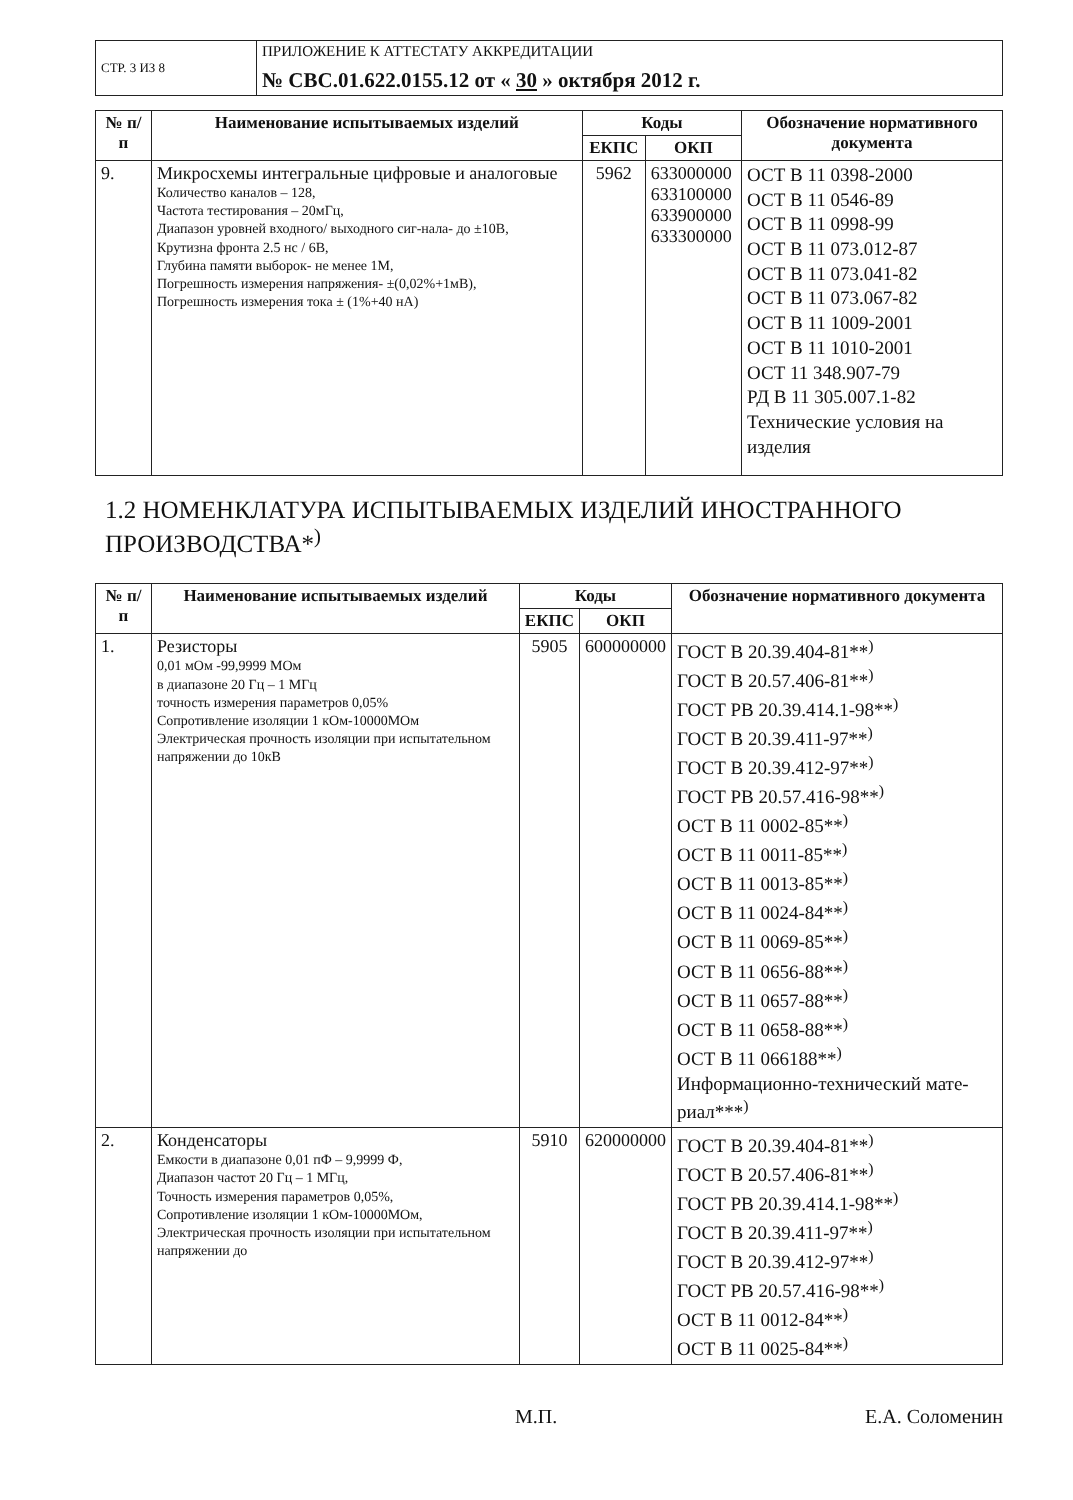| СТР. 3 ИЗ 8 | ПРИЛОЖЕНИЕ К АТТЕСТАТУ АККРЕДИТАЦИИ № СВС.01.622.0155.12 от « 30 » октября 2012 г. |
| № п/п | Наименование испытываемых изделий | Коды | | Обозначение нормативного документа |
| --- | --- | --- | --- | --- |
| | | ЕКПС | ОКП | |
| 9. | Микросхемы интегральные цифровые и аналоговые Количество каналов – 128, Частота тестирования – 20мГц, Диапазон уровней входного/ выходного сиг-нала- до ±10В, Крутизна фронта 2.5 нс / 6В, Глубина памяти выборок- не менее 1М, Погрешность измерения напряжения- ±(0,02%+1мВ), Погрешность измерения тока ± (1%+40 нА) | 5962 | 633000000 633100000 633900000 633300000 | ОСТ В 11 0398-2000 ОСТ В 11 0546-89 ОСТ В 11 0998-99 ОСТ В 11 073.012-87 ОСТ В 11 073.041-82 ОСТ В 11 073.067-82 ОСТ В 11 1009-2001 ОСТ В 11 1010-2001 ОСТ 11 348.907-79 РД В 11 305.007.1-82 Технические условия на изделия |
1.2 НОМЕНКЛАТУРА ИСПЫТЫВАЕМЫХ ИЗДЕЛИЙ ИНОСТРАННОГО ПРОИЗВОДСТВА*<sup>)</sup>
| № п/п | Наименование испытываемых изделий | Коды | | Обозначение нормативного документа |
| --- | --- | --- | --- | --- |
| | | ЕКПС | ОКП | |
| 1. | Резисторы 0,01 мОм -99,9999 МОм в диапазоне 20 Гц – 1 МГц точность измерения параметров 0,05% Сопротивление изоляции 1 кОм-10000МОм Электрическая прочность изоляции при испытательном напряжении до 10кВ | 5905 | 600000000 | ГОСТ В 20.39.404-81**<sup>)</sup> ГОСТ В 20.57.406-81**<sup>)</sup> ГОСТ РВ 20.39.414.1-98**<sup>)</sup> ГОСТ В 20.39.411-97**<sup>)</sup> ГОСТ В 20.39.412-97**<sup>)</sup> ГОСТ РВ 20.57.416-98**<sup>)</sup> ОСТ В 11 0002-85**<sup>)</sup> ОСТ В 11 0011-85**<sup>)</sup> ОСТ В 11 0013-85**<sup>)</sup> ОСТ В 11 0024-84**<sup>)</sup> ОСТ В 11 0069-85**<sup>)</sup> ОСТ В 11 0656-88**<sup>)</sup> ОСТ В 11 0657-88**<sup>)</sup> ОСТ В 11 0658-88**<sup>)</sup> ОСТ В 11 066188**<sup>)</sup> Информационно-технический мате-риал***<sup>)</sup> |
| 2. | Конденсаторы Емкости в диапазоне 0,01 пФ – 9,9999 Ф, Диапазон частот 20 Гц – 1 МГц, Точность измерения параметров 0,05%, Сопротивление изоляции 1 кОм-10000МОм, Электрическая прочность изоляции при испытательном напряжении до | 5910 | 620000000 | ГОСТ В 20.39.404-81**<sup>)</sup> ГОСТ В 20.57.406-81**<sup>)</sup> ГОСТ РВ 20.39.414.1-98**<sup>)</sup> ГОСТ В 20.39.411-97**<sup>)</sup> ГОСТ В 20.39.412-97**<sup>)</sup> ГОСТ РВ 20.57.416-98**<sup>)</sup> ОСТ В 11 0012-84**<sup>)</sup> ОСТ В 11 0025-84**<sup>)</sup> |
М.П. Е.А. Соломенин